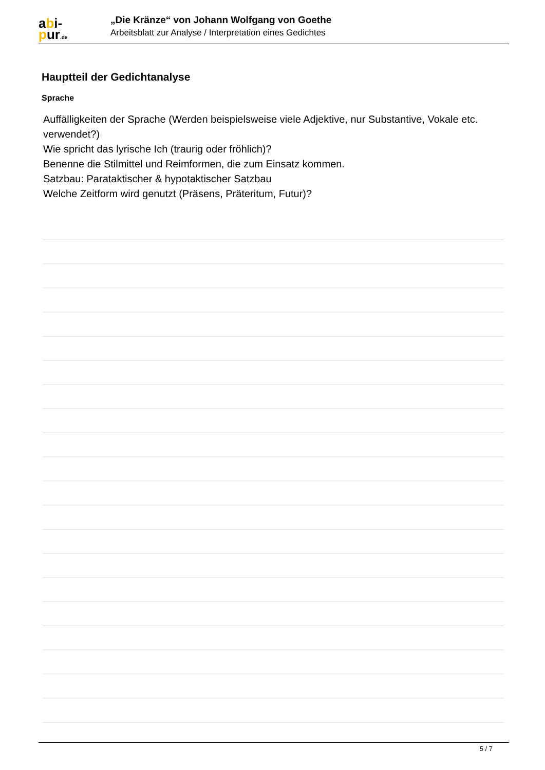abi-
pur.de
„Die Kränze“ von Johann Wolfgang von Goethe
Arbeitsblatt zur Analyse / Interpretation eines Gedichtes
Hauptteil der Gedichtanalyse
Sprache
Auffälligkeiten der Sprache (Werden beispielsweise viele Adjektive, nur Substantive, Vokale etc. verwendet?)
Wie spricht das lyrische Ich (traurig oder fröhlich)?
Benenne die Stilmittel und Reimformen, die zum Einsatz kommen.
Satzbau: Parataktischer & hypotaktischer Satzbau
Welche Zeitform wird genutzt (Präsens, Präteritum, Futur)?
5 / 7